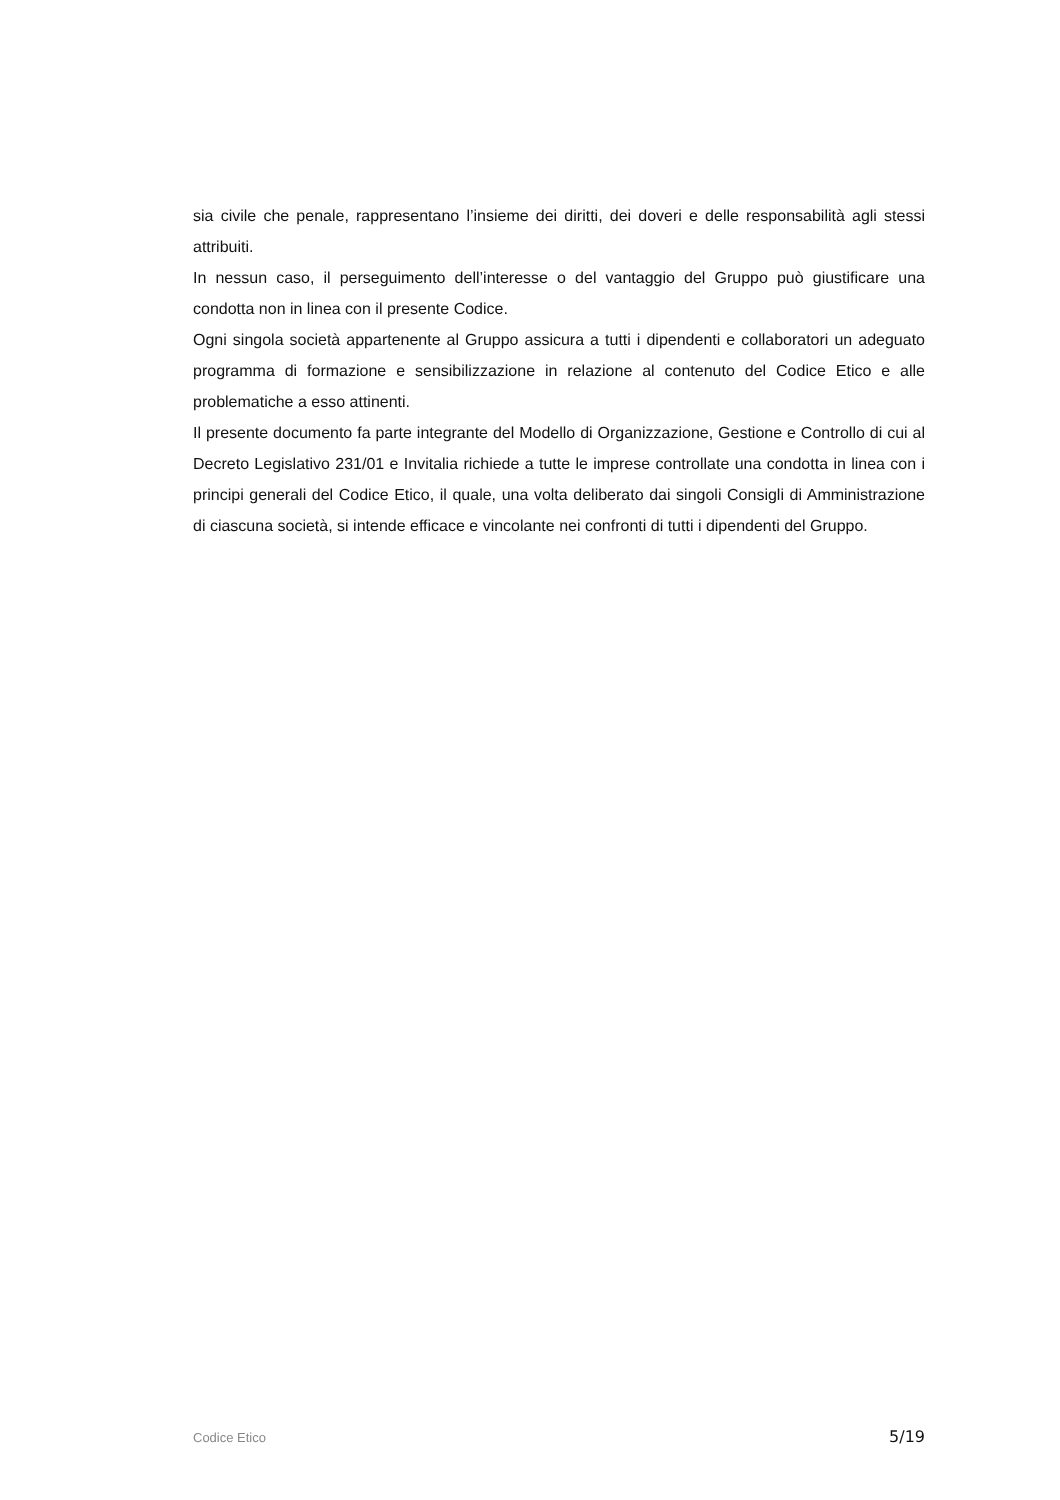sia civile che penale, rappresentano l’insieme dei diritti, dei doveri e delle responsabilità agli stessi attribuiti.
In nessun caso, il perseguimento dell’interesse o del vantaggio del Gruppo può giustificare una condotta non in linea con il presente Codice.
Ogni singola società appartenente al Gruppo assicura a tutti i dipendenti e collaboratori un adeguato programma di formazione e sensibilizzazione in relazione al contenuto del Codice Etico e alle problematiche a esso attinenti.
Il presente documento fa parte integrante del Modello di Organizzazione, Gestione e Controllo di cui al Decreto Legislativo 231/01 e Invitalia richiede a tutte le imprese controllate una condotta in linea con i principi generali del Codice Etico, il quale, una volta deliberato dai singoli Consigli di Amministrazione di ciascuna società, si intende efficace e vincolante nei confronti di tutti i dipendenti del Gruppo.
Codice Etico 5/19